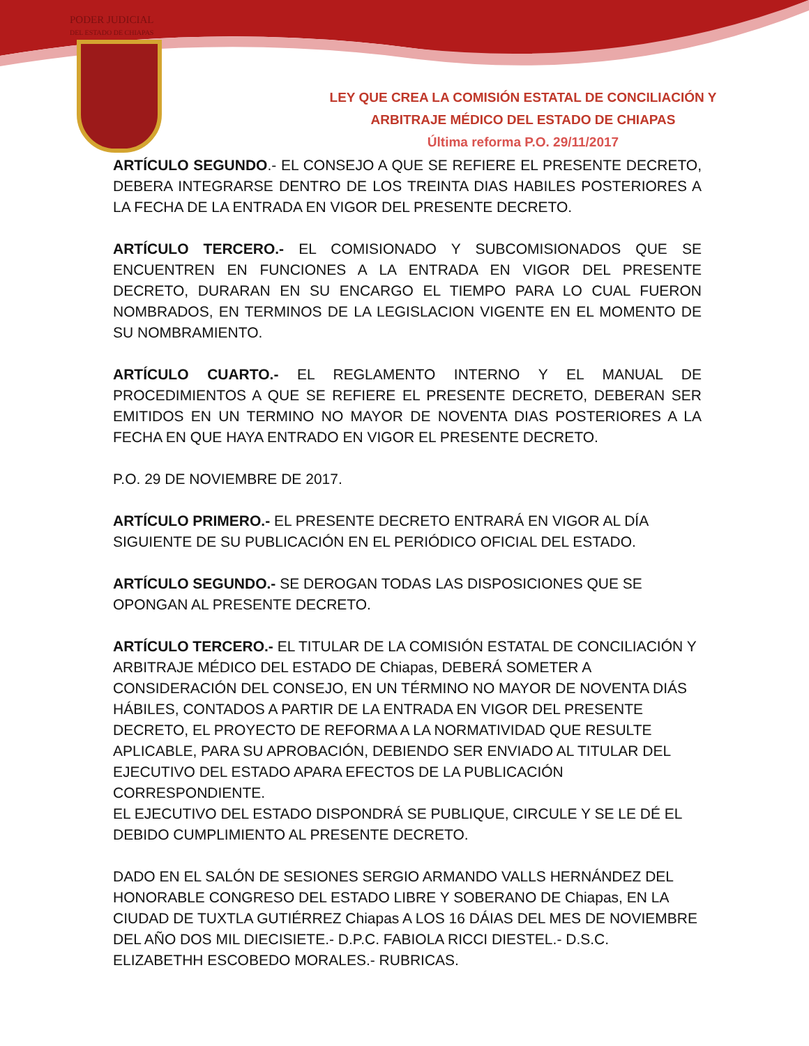PODER JUDICIAL
DEL ESTADO DE CHIAPAS
LEY QUE CREA LA COMISIÓN ESTATAL DE CONCILIACIÓN Y
ARBITRAJE MÉDICO DEL ESTADO DE CHIAPAS
Última reforma P.O. 29/11/2017
ARTÍCULO SEGUNDO.- EL CONSEJO A QUE SE REFIERE EL PRESENTE DECRETO, DEBERA INTEGRARSE DENTRO DE LOS TREINTA DIAS HABILES POSTERIORES A LA FECHA DE LA ENTRADA EN VIGOR DEL PRESENTE DECRETO.
ARTÍCULO TERCERO.- EL COMISIONADO Y SUBCOMISIONADOS QUE SE ENCUENTREN EN FUNCIONES A LA ENTRADA EN VIGOR DEL PRESENTE DECRETO, DURARAN EN SU ENCARGO EL TIEMPO PARA LO CUAL FUERON NOMBRADOS, EN TERMINOS DE LA LEGISLACION VIGENTE EN EL MOMENTO DE SU NOMBRAMIENTO.
ARTÍCULO CUARTO.- EL REGLAMENTO INTERNO Y EL MANUAL DE PROCEDIMIENTOS A QUE SE REFIERE EL PRESENTE DECRETO, DEBERAN SER EMITIDOS EN UN TERMINO NO MAYOR DE NOVENTA DIAS POSTERIORES A LA FECHA EN QUE HAYA ENTRADO EN VIGOR EL PRESENTE DECRETO.
P.O. 29 DE NOVIEMBRE DE 2017.
ARTÍCULO PRIMERO.- EL PRESENTE DECRETO ENTRARÁ EN VIGOR AL DÍA SIGUIENTE DE SU PUBLICACIÓN EN EL PERIÓDICO OFICIAL DEL ESTADO.
ARTÍCULO SEGUNDO.- SE DEROGAN TODAS LAS DISPOSICIONES QUE SE OPONGAN AL PRESENTE DECRETO.
ARTÍCULO TERCERO.- EL TITULAR DE LA COMISIÓN ESTATAL DE CONCILIACIÓN Y ARBITRAJE MÉDICO DEL ESTADO DE Chiapas, DEBERÁ SOMETER A CONSIDERACIÓN DEL CONSEJO, EN UN TÉRMINO NO MAYOR DE NOVENTA DIÁS HÁBILES, CONTADOS A PARTIR DE LA ENTRADA EN VIGOR DEL PRESENTE DECRETO, EL PROYECTO DE REFORMA A LA NORMATIVIDAD QUE RESULTE APLICABLE, PARA SU APROBACIÓN, DEBIENDO SER ENVIADO AL TITULAR DEL EJECUTIVO DEL ESTADO APARA EFECTOS DE LA PUBLICACIÓN CORRESPONDIENTE.
EL EJECUTIVO DEL ESTADO DISPONDRÁ SE PUBLIQUE, CIRCULE Y SE LE DÉ EL DEBIDO CUMPLIMIENTO AL PRESENTE DECRETO.
DADO EN EL SALÓN DE SESIONES SERGIO ARMANDO VALLS HERNÁNDEZ DEL HONORABLE CONGRESO DEL ESTADO LIBRE Y SOBERANO DE Chiapas, EN LA CIUDAD DE TUXTLA GUTIÉRREZ Chiapas A LOS 16 DÁIAS DEL MES DE NOVIEMBRE DEL AÑO DOS MIL DIECISIETE.- D.P.C. FABIOLA RICCI DIESTEL.- D.S.C. ELIZABETHH ESCOBEDO MORALES.- RUBRICAS.